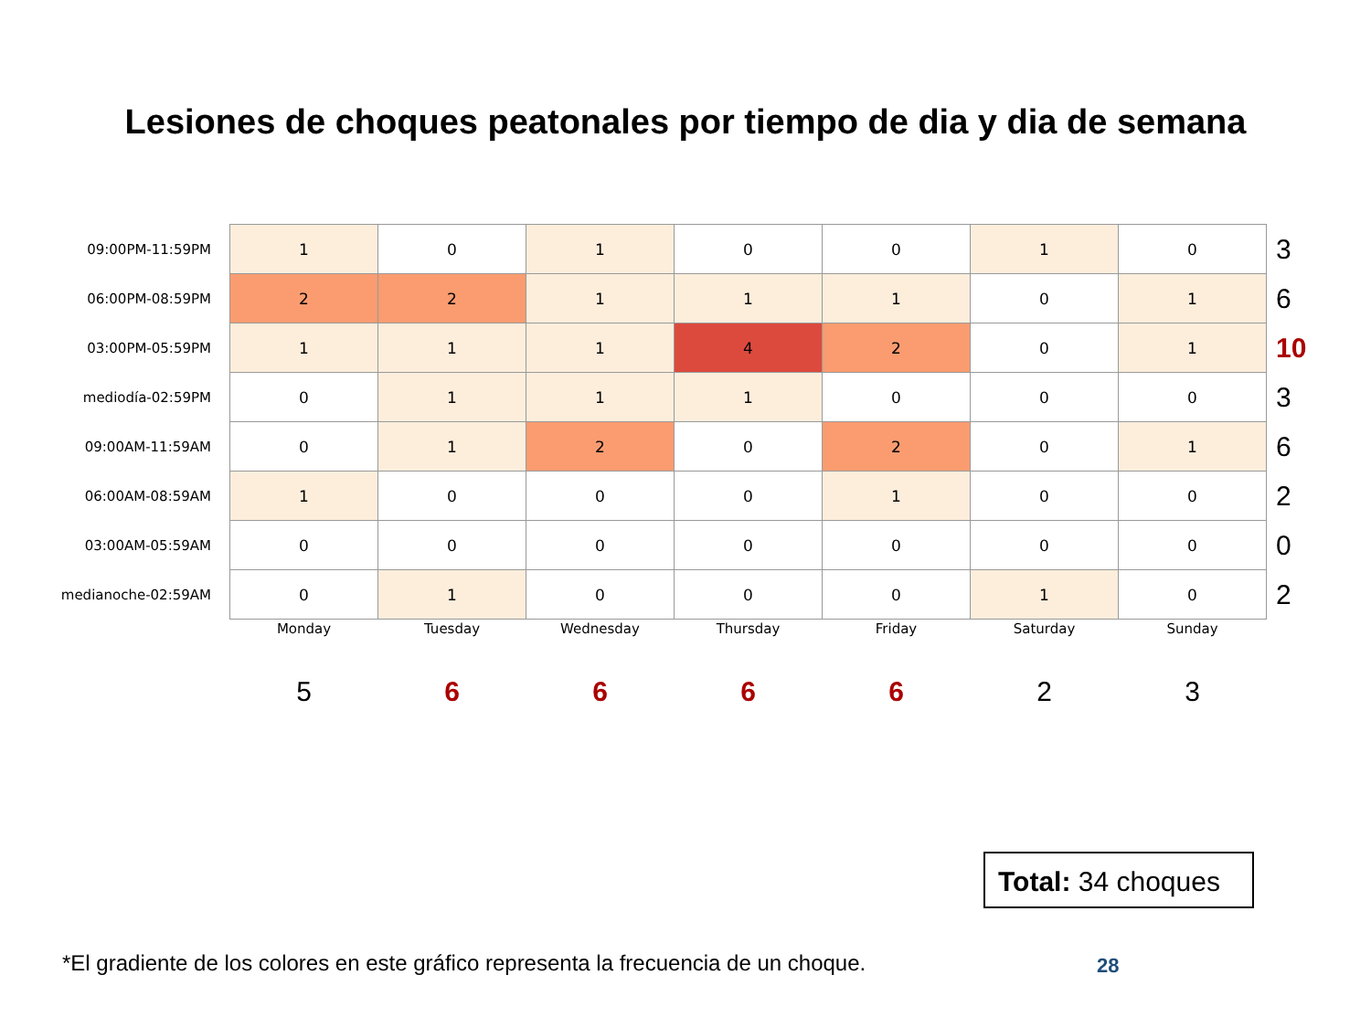Lesiones de choques peatonales por tiempo de dia y dia de semana
| 09:00PM-11:59PM | 1 | 0 | 1 | 0 | 0 | 1 | 0 | 3 |
| 06:00PM-08:59PM | 2 | 2 | 1 | 1 | 1 | 0 | 1 | 6 |
| 03:00PM-05:59PM | 1 | 1 | 1 | 4 | 2 | 0 | 1 | 10 |
| mediodía-02:59PM | 0 | 1 | 1 | 1 | 0 | 0 | 0 | 3 |
| 09:00AM-11:59AM | 0 | 1 | 2 | 0 | 2 | 0 | 1 | 6 |
| 06:00AM-08:59AM | 1 | 0 | 0 | 0 | 1 | 0 | 0 | 2 |
| 03:00AM-05:59AM | 0 | 0 | 0 | 0 | 0 | 0 | 0 | 0 |
| medianoche-02:59AM | 0 | 1 | 0 | 0 | 0 | 1 | 0 | 2 |
| | Monday | Tuesday | Wednesday | Thursday | Friday | Saturday | Sunday | |
| | 5 | 6 | 6 | 6 | 6 | 2 | 3 | |
Total: 34 choques
*El gradiente de los colores en este gráfico representa la frecuencia de un choque.
28